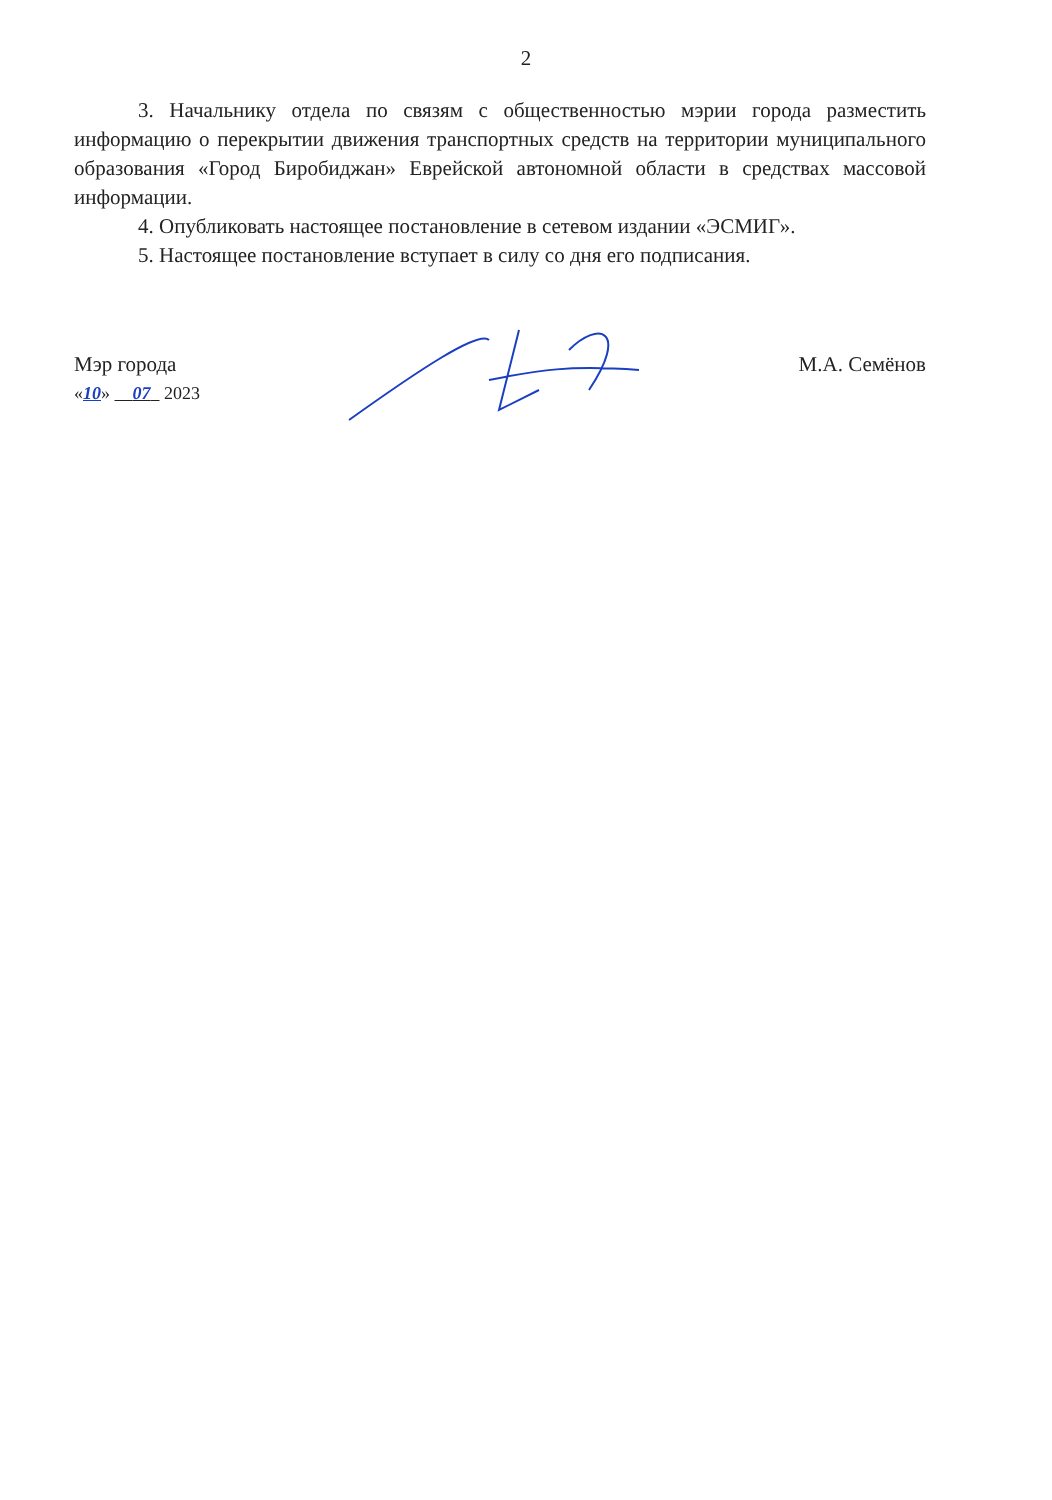2
3. Начальнику отдела по связям с общественностью мэрии города разместить информацию о перекрытии движения транспортных средств на территории муниципального образования «Город Биробиджан» Еврейской автономной области в средствах массовой информации.
4. Опубликовать настоящее постановление в сетевом издании «ЭСМИГ».
5. Настоящее постановление вступает в силу со дня его подписания.
Мэр города
«10» 07 2023
М.А. Семёнов